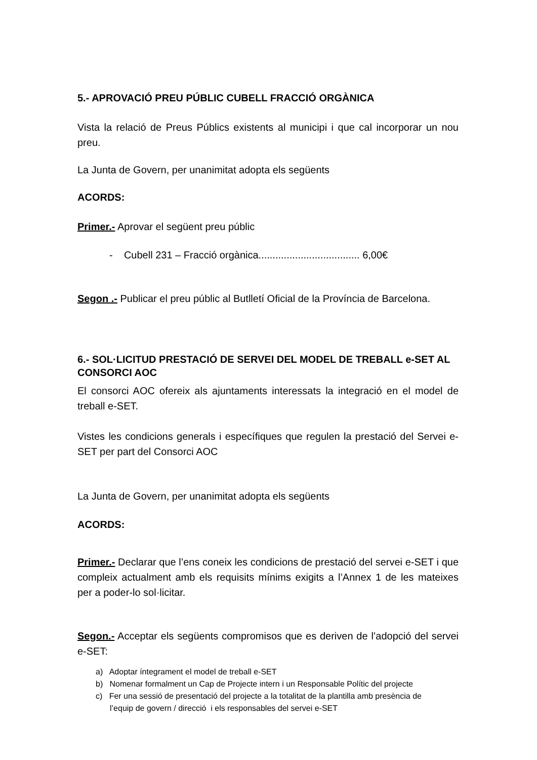5.- APROVACIÓ PREU PÚBLIC CUBELL FRACCIÓ ORGÀNICA
Vista la relació de Preus Públics existents al municipi i que cal incorporar un nou preu.
La Junta de Govern, per unanimitat adopta els següents
ACORDS:
Primer.- Aprovar el següent preu públic
- Cubell 231 – Fracció orgànica.................................... 6,00€
Segon .- Publicar el preu públic al Butlletí Oficial de la Província de Barcelona.
6.- SOL·LICITUD PRESTACIÓ DE SERVEI DEL MODEL DE TREBALL e-SET AL CONSORCI AOC
El consorci AOC ofereix als ajuntaments interessats la integració en el model de treball e-SET.
Vistes les condicions generals i específiques que regulen la prestació del Servei e-SET per part del Consorci AOC
La Junta de Govern, per unanimitat adopta els següents
ACORDS:
Primer.- Declarar que l’ens coneix les condicions de prestació del servei e-SET i que compleix actualment amb els requisits mínims exigits a l’Annex 1 de les mateixes per a poder-lo sol·licitar.
Segon.- Acceptar els següents compromisos que es deriven de l’adopció del servei e-SET:
a) Adoptar íntegrament el model de treball e-SET
b) Nomenar formalment un Cap de Projecte intern i un Responsable Polític del projecte
c) Fer una sessió de presentació del projecte a la totalitat de la plantilla amb presència de
l’equip de govern / direcció i els responsables del servei e-SET